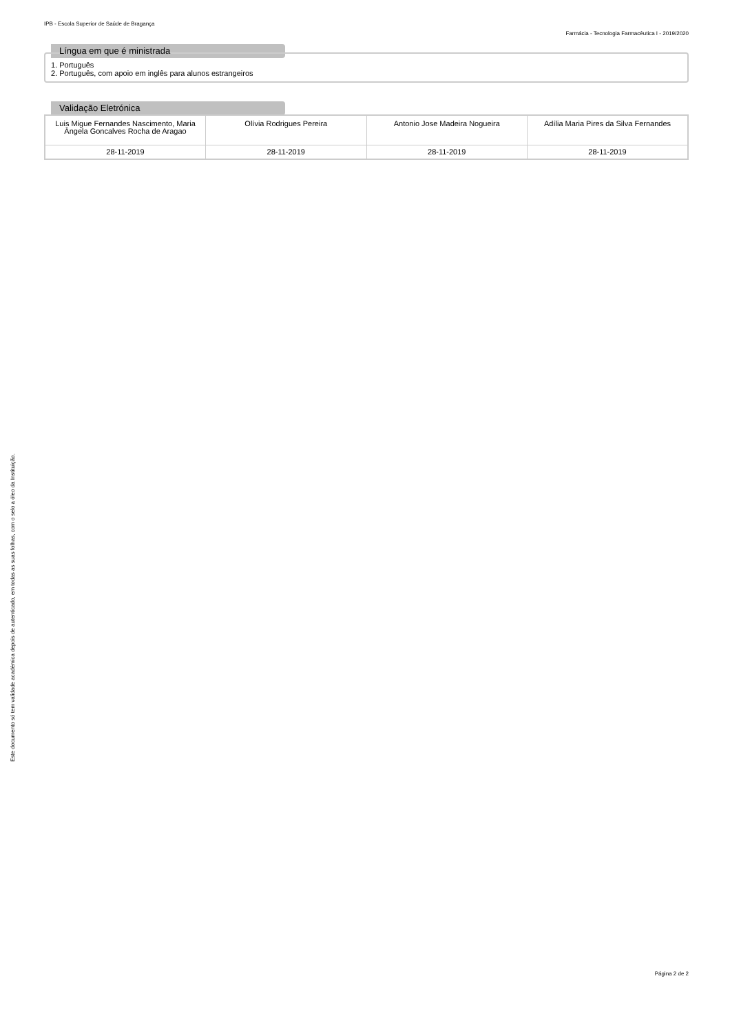IPB - Escola Superior de Saúde de Bragança
Farmácia - Tecnologia Farmacêutica I - 2019/2020
Língua em que é ministrada
1. Português
2. Português, com apoio em inglês para alunos estrangeiros
Validação Eletrónica
| Luis Migue Fernandes Nascimento, Maria Ângela Goncalves Rocha de Aragao | Olívia Rodrigues Pereira | Antonio Jose Madeira Nogueira | Adília Maria Pires da Silva Fernandes |
| 28-11-2019 | 28-11-2019 | 28-11-2019 | 28-11-2019 |
Este documento só tem validade académica depois de autenticado, em todas as suas folhas, com o selo a óleo da Instituição.
Página 2 de 2